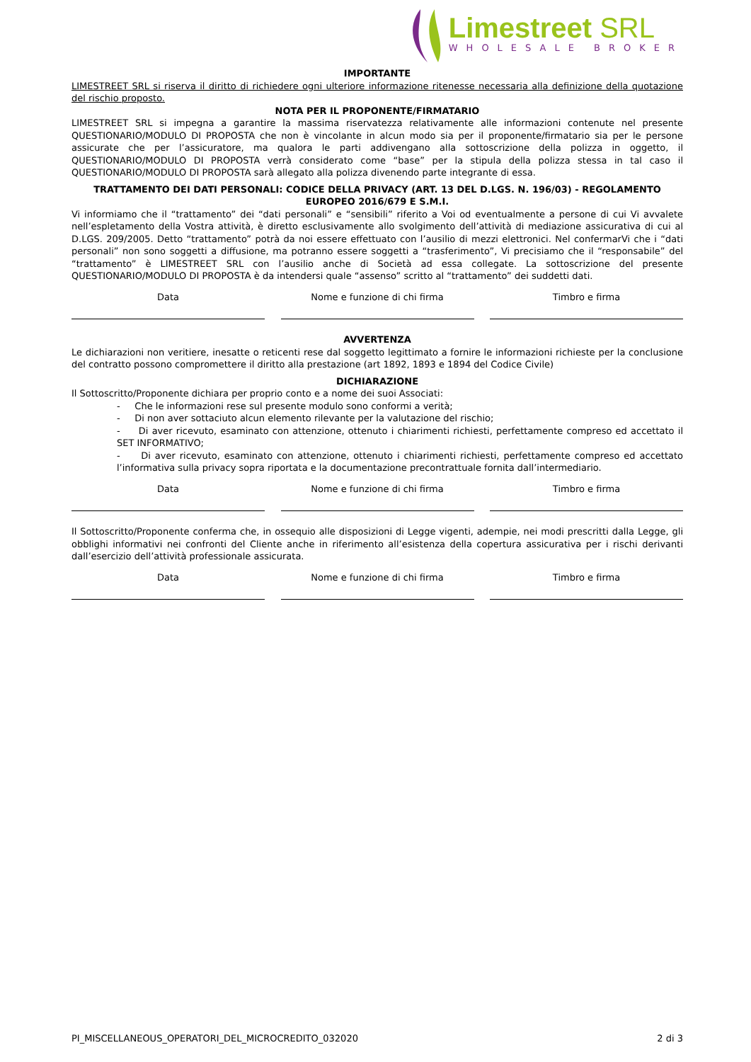Limestreet SRL
WHOLESALE BROKER
IMPORTANTE
LIMESTREET SRL si riserva il diritto di richiedere ogni ulteriore informazione ritenesse necessaria alla definizione della quotazione del rischio proposto.
NOTA PER IL PROPONENTE/FIRMATARIO
LIMESTREET SRL si impegna a garantire la massima riservatezza relativamente alle informazioni contenute nel presente QUESTIONARIO/MODULO DI PROPOSTA che non è vincolante in alcun modo sia per il proponente/firmatario sia per le persone assicurate che per l’assicuratore, ma qualora le parti addivengano alla sottoscrizione della polizza in oggetto, il QUESTIONARIO/MODULO DI PROPOSTA verrà considerato come “base” per la stipula della polizza stessa in tal caso il QUESTIONARIO/MODULO DI PROPOSTA sarà allegato alla polizza divenendo parte integrante di essa.
TRATTAMENTO DEI DATI PERSONALI: CODICE DELLA PRIVACY (ART. 13 DEL D.LGS. N. 196/03) - REGOLAMENTO EUROPEO 2016/679 E S.M.I.
Vi informiamo che il “trattamento” dei “dati personali” e “sensibili” riferito a Voi od eventualmente a persone di cui Vi avvalete nell’espletamento della Vostra attività, è diretto esclusivamente allo svolgimento dell’attività di mediazione assicurativa di cui al D.LGS. 209/2005. Detto “trattamento” potrà da noi essere effettuato con l’ausilio di mezzi elettronici. Nel confermarVi che i “dati personali” non sono soggetti a diffusione, ma potranno essere soggetti a “trasferimento”, Vi precisiamo che il “responsabile” del “trattamento” è LIMESTREET SRL con l’ausilio anche di Società ad essa collegate. La sottoscrizione del presente QUESTIONARIO/MODULO DI PROPOSTA è da intendersi quale “assenso” scritto al “trattamento” dei suddetti dati.
Data Nome e funzione di chi firma Timbro e firma
AVVERTENZA
Le dichiarazioni non veritiere, inesatte o reticenti rese dal soggetto legittimato a fornire le informazioni richieste per la conclusione del contratto possono compromettere il diritto alla prestazione (art 1892, 1893 e 1894 del Codice Civile)
DICHIARAZIONE
Il Sottoscritto/Proponente dichiara per proprio conto e a nome dei suoi Associati:
- Che le informazioni rese sul presente modulo sono conformi a verità;
- Di non aver sottaciuto alcun elemento rilevante per la valutazione del rischio;
- Di aver ricevuto, esaminato con attenzione, ottenuto i chiarimenti richiesti, perfettamente compreso ed accettato il SET INFORMATIVO;
- Di aver ricevuto, esaminato con attenzione, ottenuto i chiarimenti richiesti, perfettamente compreso ed accettato l’informativa sulla privacy sopra riportata e la documentazione precontrattuale fornita dall’intermediario.
Data Nome e funzione di chi firma Timbro e firma
Il Sottoscritto/Proponente conferma che, in ossequio alle disposizioni di Legge vigenti, adempie, nei modi prescritti dalla Legge, gli obblighi informativi nei confronti del Cliente anche in riferimento all’esistenza della copertura assicurativa per i rischi derivanti dall’esercizio dell’attività professionale assicurata.
Data Nome e funzione di chi firma Timbro e firma
PI_MISCELLANEOUS_OPERATORI_DEL_MICROCREDITO_032020 2 di 3